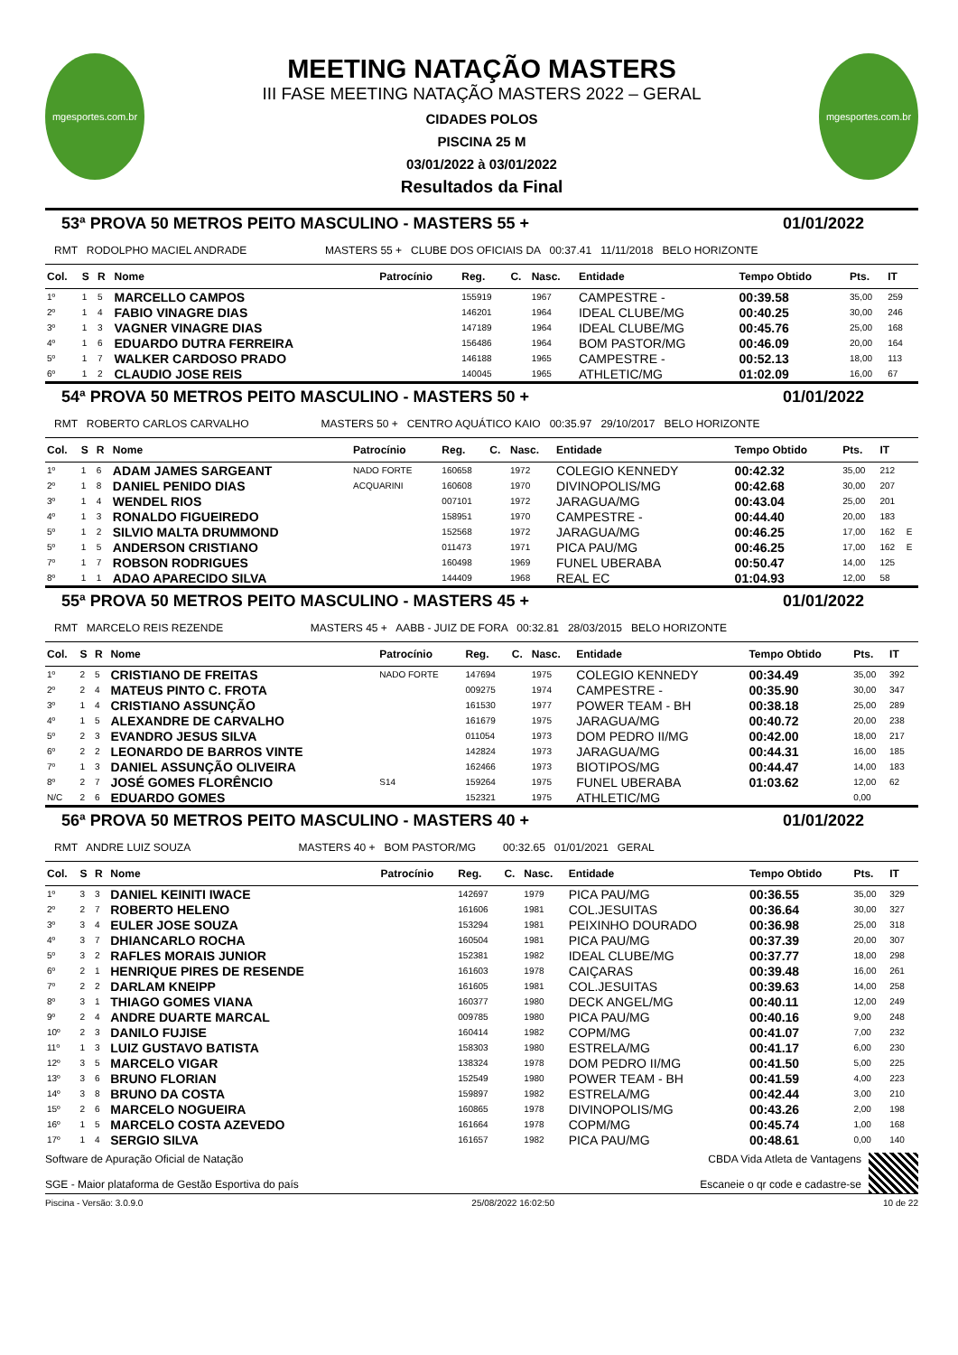mgesportes.com.br
MEETING NATAÇÃO MASTERS
III FASE MEETING NATAÇÃO MASTERS 2022 – GERAL
CIDADES POLOS
PISCINA 25 M
03/01/2022 à 03/01/2022
Resultados da Final
mgesportes.com.br
53ª PROVA 50 METROS PEITO MASCULINO - MASTERS 55 + 01/01/2022
RMT RODOLPHO MACIEL ANDRADE MASTERS 55 + CLUBE DOS OFICIAIS DA 00:37.41 11/11/2018 BELO HORIZONTE
| Col. | S | R | Nome | Patrocínio | Reg. | C. | Nasc. | Entidade | Tempo Obtido | Pts. | IT | |
| --- | --- | --- | --- | --- | --- | --- | --- | --- | --- | --- | --- | --- |
| 1º | 1 | 5 | MARCELLO CAMPOS | | 155919 | | 1967 | CAMPESTRE - | 00:39.58 | 35,00 | 259 | |
| 2º | 1 | 4 | FABIO VINAGRE DIAS | | 146201 | | 1964 | IDEAL CLUBE/MG | 00:40.25 | 30,00 | 246 | |
| 3º | 1 | 3 | VAGNER VINAGRE DIAS | | 147189 | | 1964 | IDEAL CLUBE/MG | 00:45.76 | 25,00 | 168 | |
| 4º | 1 | 6 | EDUARDO DUTRA FERREIRA | | 156486 | | 1964 | BOM PASTOR/MG | 00:46.09 | 20,00 | 164 | |
| 5º | 1 | 7 | WALKER CARDOSO PRADO | | 146188 | | 1965 | CAMPESTRE - | 00:52.13 | 18,00 | 113 | |
| 6º | 1 | 2 | CLAUDIO JOSE REIS | | 140045 | | 1965 | ATHLETIC/MG | 01:02.09 | 16,00 | 67 | |
54ª PROVA 50 METROS PEITO MASCULINO - MASTERS 50 + 01/01/2022
RMT ROBERTO CARLOS CARVALHO MASTERS 50 + CENTRO AQUÁTICO KAIO 00:35.97 29/10/2017 BELO HORIZONTE
| Col. | S | R | Nome | Patrocínio | Reg. | C. | Nasc. | Entidade | Tempo Obtido | Pts. | IT | |
| --- | --- | --- | --- | --- | --- | --- | --- | --- | --- | --- | --- | --- |
| 1º | 1 | 6 | ADAM JAMES SARGEANT | NADO FORTE | 160658 | | 1972 | COLEGIO KENNEDY | 00:42.32 | 35,00 | 212 | |
| 2º | 1 | 8 | DANIEL PENIDO DIAS | ACQUARINI | 160608 | | 1970 | DIVINOPOLIS/MG | 00:42.68 | 30,00 | 207 | |
| 3º | 1 | 4 | WENDEL RIOS | | 007101 | | 1972 | JARAGUA/MG | 00:43.04 | 25,00 | 201 | |
| 4º | 1 | 3 | RONALDO FIGUEIREDO | | 158951 | | 1970 | CAMPESTRE - | 00:44.40 | 20,00 | 183 | |
| 5º | 1 | 2 | SILVIO MALTA DRUMMOND | | 152568 | | 1972 | JARAGUA/MG | 00:46.25 | 17,00 | 162 | E |
| 5º | 1 | 5 | ANDERSON CRISTIANO | | 011473 | | 1971 | PICA PAU/MG | 00:46.25 | 17,00 | 162 | E |
| 7º | 1 | 7 | ROBSON RODRIGUES | | 160498 | | 1969 | FUNEL UBERABA | 00:50.47 | 14,00 | 125 | |
| 8º | 1 | 1 | ADAO APARECIDO SILVA | | 144409 | | 1968 | REAL EC | 01:04.93 | 12,00 | 58 | |
55ª PROVA 50 METROS PEITO MASCULINO - MASTERS 45 + 01/01/2022
RMT MARCELO REIS REZENDE MASTERS 45 + AABB - JUIZ DE FORA 00:32.81 28/03/2015 BELO HORIZONTE
| Col. | S | R | Nome | Patrocínio | Reg. | C. | Nasc. | Entidade | Tempo Obtido | Pts. | IT | |
| --- | --- | --- | --- | --- | --- | --- | --- | --- | --- | --- | --- | --- |
| 1º | 2 | 5 | CRISTIANO DE FREITAS | NADO FORTE | 147694 | | 1975 | COLEGIO KENNEDY | 00:34.49 | 35,00 | 392 | |
| 2º | 2 | 4 | MATEUS PINTO C. FROTA | | 009275 | | 1974 | CAMPESTRE - | 00:35.90 | 30,00 | 347 | |
| 3º | 1 | 4 | CRISTIANO ASSUNÇÃO | | 161530 | | 1977 | POWER TEAM - BH | 00:38.18 | 25,00 | 289 | |
| 4º | 1 | 5 | ALEXANDRE DE CARVALHO | | 161679 | | 1975 | JARAGUA/MG | 00:40.72 | 20,00 | 238 | |
| 5º | 2 | 3 | EVANDRO JESUS SILVA | | 011054 | | 1973 | DOM PEDRO II/MG | 00:42.00 | 18,00 | 217 | |
| 6º | 2 | 2 | LEONARDO DE BARROS VINTE | | 142824 | | 1973 | JARAGUA/MG | 00:44.31 | 16,00 | 185 | |
| 7º | 1 | 3 | DANIEL ASSUNÇÃO OLIVEIRA | | 162466 | | 1973 | BIOTIPOS/MG | 00:44.47 | 14,00 | 183 | |
| 8º | 2 | 7 | JOSÉ GOMES FLORÊNCIO | S14 | 159264 | | 1975 | FUNEL UBERABA | 01:03.62 | 12,00 | 62 | |
| N/C | 2 | 6 | EDUARDO GOMES | | 152321 | | 1975 | ATHLETIC/MG | | 0,00 | | |
56ª PROVA 50 METROS PEITO MASCULINO - MASTERS 40 + 01/01/2022
RMT ANDRE LUIZ SOUZA MASTERS 40 + BOM PASTOR/MG 00:32.65 01/01/2021 GERAL
| Col. | S | R | Nome | Patrocínio | Reg. | C. | Nasc. | Entidade | Tempo Obtido | Pts. | IT | |
| --- | --- | --- | --- | --- | --- | --- | --- | --- | --- | --- | --- | --- |
| 1º | 3 | 3 | DANIEL KEINITI IWACE | | 142697 | | 1979 | PICA PAU/MG | 00:36.55 | 35,00 | 329 | |
| 2º | 2 | 7 | ROBERTO HELENO | | 161606 | | 1981 | COL.JESUITAS | 00:36.64 | 30,00 | 327 | |
| 3º | 3 | 4 | EULER JOSE SOUZA | | 153294 | | 1981 | PEIXINHO DOURADO | 00:36.98 | 25,00 | 318 | |
| 4º | 3 | 7 | DHIANCARLO ROCHA | | 160504 | | 1981 | PICA PAU/MG | 00:37.39 | 20,00 | 307 | |
| 5º | 3 | 2 | RAFLES MORAIS JUNIOR | | 152381 | | 1982 | IDEAL CLUBE/MG | 00:37.77 | 18,00 | 298 | |
| 6º | 2 | 1 | HENRIQUE PIRES DE RESENDE | | 161603 | | 1978 | CAIÇARAS | 00:39.48 | 16,00 | 261 | |
| 7º | 2 | 2 | DARLAM KNEIPP | | 161605 | | 1981 | COL.JESUITAS | 00:39.63 | 14,00 | 258 | |
| 8º | 3 | 1 | THIAGO GOMES VIANA | | 160377 | | 1980 | DECK ANGEL/MG | 00:40.11 | 12,00 | 249 | |
| 9º | 2 | 4 | ANDRE DUARTE MARCAL | | 009785 | | 1980 | PICA PAU/MG | 00:40.16 | 9,00 | 248 | |
| 10º | 2 | 3 | DANILO FUJISE | | 160414 | | 1982 | COPM/MG | 00:41.07 | 7,00 | 232 | |
| 11º | 1 | 3 | LUIZ GUSTAVO BATISTA | | 158303 | | 1980 | ESTRELA/MG | 00:41.17 | 6,00 | 230 | |
| 12º | 3 | 5 | MARCELO VIGAR | | 138324 | | 1978 | DOM PEDRO II/MG | 00:41.50 | 5,00 | 225 | |
| 13º | 3 | 6 | BRUNO FLORIAN | | 152549 | | 1980 | POWER TEAM - BH | 00:41.59 | 4,00 | 223 | |
| 14º | 3 | 8 | BRUNO DA COSTA | | 159897 | | 1982 | ESTRELA/MG | 00:42.44 | 3,00 | 210 | |
| 15º | 2 | 6 | MARCELO NOGUEIRA | | 160865 | | 1978 | DIVINOPOLIS/MG | 00:43.26 | 2,00 | 198 | |
| 16º | 1 | 5 | MARCELO COSTA AZEVEDO | | 161664 | | 1978 | COPM/MG | 00:45.74 | 1,00 | 168 | |
| 17º | 1 | 4 | SERGIO SILVA | | 161657 | | 1982 | PICA PAU/MG | 00:48.61 | 0,00 | 140 | |
Software de Apuração Oficial de Natação
SGE - Maior plataforma de Gestão Esportiva do país
CBDA Vida Atleta de Vantagens
Escaneie o qr code e cadastre-se
Piscina - Versão: 3.0.9.0 25/08/2022 16:02:50 10 de 22